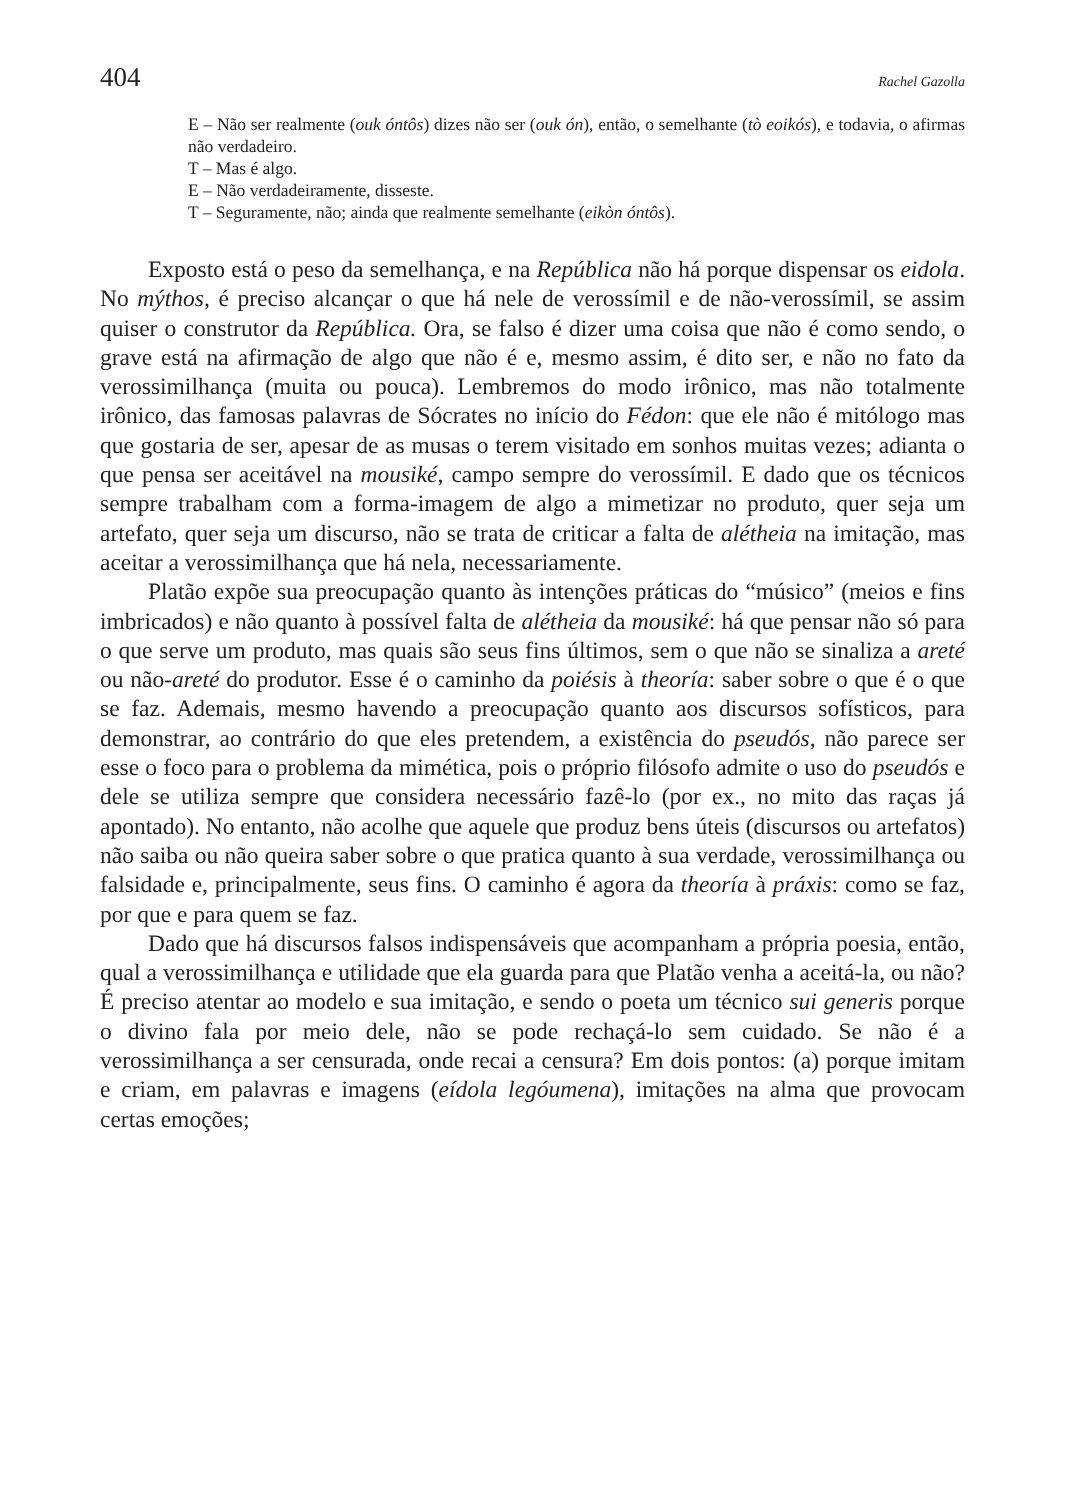404 Rachel Gazolla
E – Não ser realmente (ouk óntôs) dizes não ser (ouk ón), então, o semelhante (tò eoikós), e todavia, o afirmas não verdadeiro.
T – Mas é algo.
E – Não verdadeiramente, disseste.
T – Seguramente, não; ainda que realmente semelhante (eikòn óntôs).
Exposto está o peso da semelhança, e na República não há porque dispensar os eidola. No mýthos, é preciso alcançar o que há nele de verossímil e de não-verossímil, se assim quiser o construtor da República. Ora, se falso é dizer uma coisa que não é como sendo, o grave está na afirmação de algo que não é e, mesmo assim, é dito ser, e não no fato da verossimilhança (muita ou pouca). Lembremos do modo irônico, mas não totalmente irônico, das famosas palavras de Sócrates no início do Fédon: que ele não é mitólogo mas que gostaria de ser, apesar de as musas o terem visitado em sonhos muitas vezes; adianta o que pensa ser aceitável na mousiké, campo sempre do verossímil. E dado que os técnicos sempre trabalham com a forma-imagem de algo a mimetizar no produto, quer seja um artefato, quer seja um discurso, não se trata de criticar a falta de alétheia na imitação, mas aceitar a verossimilhança que há nela, necessariamente.
Platão expõe sua preocupação quanto às intenções práticas do “músico” (meios e fins imbricados) e não quanto à possível falta de alétheia da mousiké: há que pensar não só para o que serve um produto, mas quais são seus fins últimos, sem o que não se sinaliza a areté ou não-areté do produtor. Esse é o caminho da poiésis à theoría: saber sobre o que é o que se faz. Ademais, mesmo havendo a preocupação quanto aos discursos sofísticos, para demonstrar, ao contrário do que eles pretendem, a existência do pseudós, não parece ser esse o foco para o problema da mimética, pois o próprio filósofo admite o uso do pseudós e dele se utiliza sempre que considera necessário fazê-lo (por ex., no mito das raças já apontado). No entanto, não acolhe que aquele que produz bens úteis (discursos ou artefatos) não saiba ou não queira saber sobre o que pratica quanto à sua verdade, verossimilhança ou falsidade e, principalmente, seus fins. O caminho é agora da theoría à práxis: como se faz, por que e para quem se faz.
Dado que há discursos falsos indispensáveis que acompanham a própria poesia, então, qual a verossimilhança e utilidade que ela guarda para que Platão venha a aceitá-la, ou não? É preciso atentar ao modelo e sua imitação, e sendo o poeta um técnico sui generis porque o divino fala por meio dele, não se pode rechaçá-lo sem cuidado. Se não é a verossimilhança a ser censurada, onde recai a censura? Em dois pontos: (a) porque imitam e criam, em palavras e imagens (eídola legóumena), imitações na alma que provocam certas emoções;